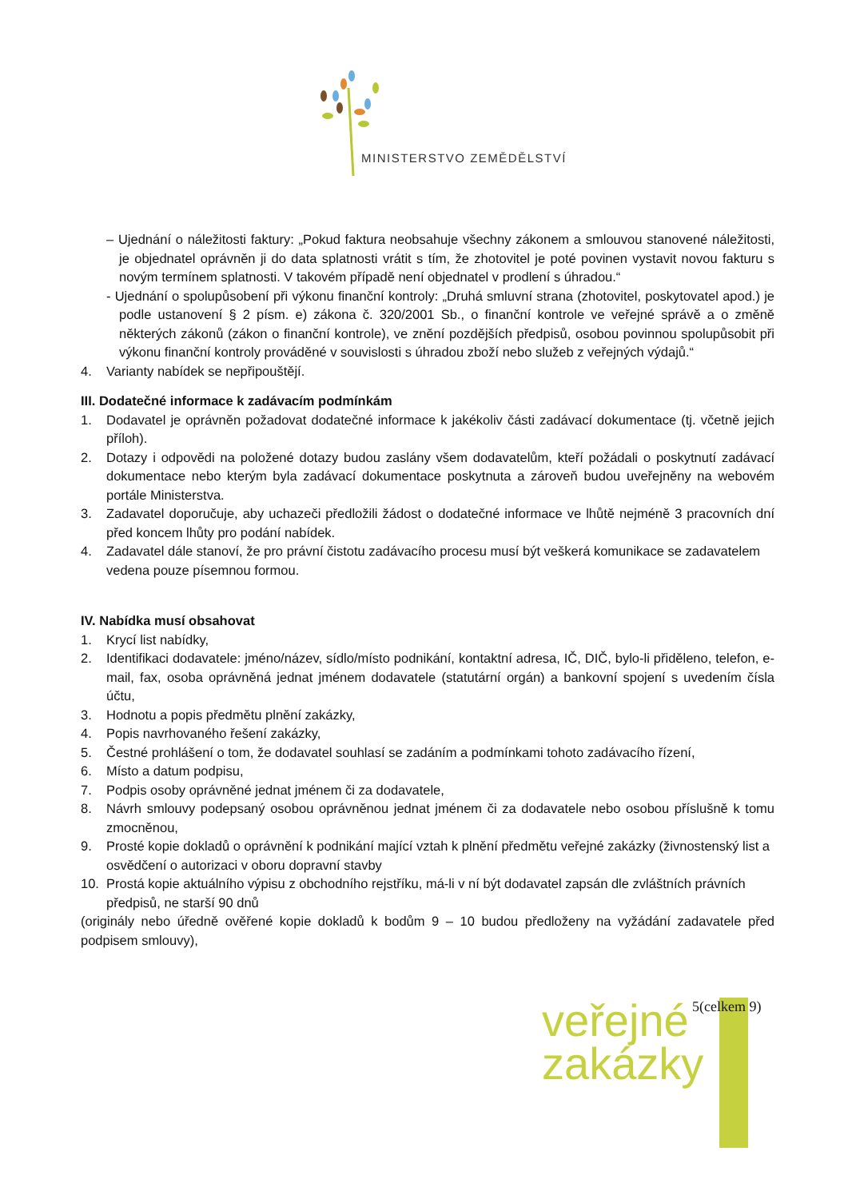MINISTERSTVO ZEMĚDĚLSTVÍ
– Ujednání o náležitosti faktury: „Pokud faktura neobsahuje všechny zákonem a smlouvou stanovené náležitosti, je objednatel oprávněn ji do data splatnosti vrátit s tím, že zhotovitel je poté povinen vystavit novou fakturu s novým termínem splatnosti. V takovém případě není objednatel v prodlení s úhradou.“
- Ujednání o spolupůsobení při výkonu finanční kontroly: „Druhá smluvní strana (zhotovitel, poskytovatel apod.) je podle ustanovení § 2 písm. e) zákona č. 320/2001 Sb., o finanční kontrole ve veřejné správě a o změně některých zákonů (zákon o finanční kontrole), ve znění pozdějších předpisů, osobou povinnou spolupůsobit při výkonu finanční kontroly prováděné v souvislosti s úhradou zboží nebo služeb z veřejných výdajů.“
4. Varianty nabídek se nepřipouštějí.
III. Dodatečné informace k zadávacím podmínkám
1. Dodavatel je oprávněn požadovat dodatečné informace k jakékoliv části zadávací dokumentace (tj. včetně jejich příloh).
2. Dotazy i odpovědi na položené dotazy budou zaslány všem dodavatelům, kteří požádali o poskytnutí zadávací dokumentace nebo kterým byla zadávací dokumentace poskytnuta a zároveň budou uveřejněny na webovém portále Ministerstva.
3. Zadavatel doporučuje, aby uchazeči předložili žádost o dodatečné informace ve lhůtě nejméně 3 pracovních dní před koncem lhůty pro podání nabídek.
4. Zadavatel dále stanoví, že pro právní čistotu zadávacího procesu musí být veškerá komunikace se zadavatelem vedena pouze písemnou formou.
IV. Nabídka musí obsahovat
1. Krycí list nabídky,
2. Identifikaci dodavatele: jméno/název, sídlo/místo podnikání, kontaktní adresa, IČ, DIČ, bylo-li přiděleno, telefon, e-mail, fax, osoba oprávněná jednat jménem dodavatele (statutární orgán) a bankovní spojení s uvedením čísla účtu,
3. Hodnotu a popis předmětu plnění zakázky,
4. Popis navrhovaného řešení zakázky,
5. Čestné prohlášení o tom, že dodavatel souhlasí se zadáním a podmínkami tohoto zadávacího řízení,
6. Místo a datum podpisu,
7. Podpis osoby oprávněné jednat jménem či za dodavatele,
8. Návrh smlouvy podepsaný osobou oprávněnou jednat jménem či za dodavatele nebo osobou příslušně k tomu zmocněnou,
9. Prosté kopie dokladů o oprávnění k podnikání mající vztah k plnění předmětu veřejné zakázky (živnostenský list a osvědčení o autorizaci v oboru dopravní stavby
10. Prostá kopie aktuálního výpisu z obchodního rejstříku, má-li v ní být dodavatel zapsán dle zvláštních právních předpisů, ne starší 90 dnů
(originály nebo úředně ověřené kopie dokladů k bodům 9 – 10 budou předloženy na vyžádání zadavatele před podpisem smlouvy),
veřejné
zakázky
5(celkem 9)